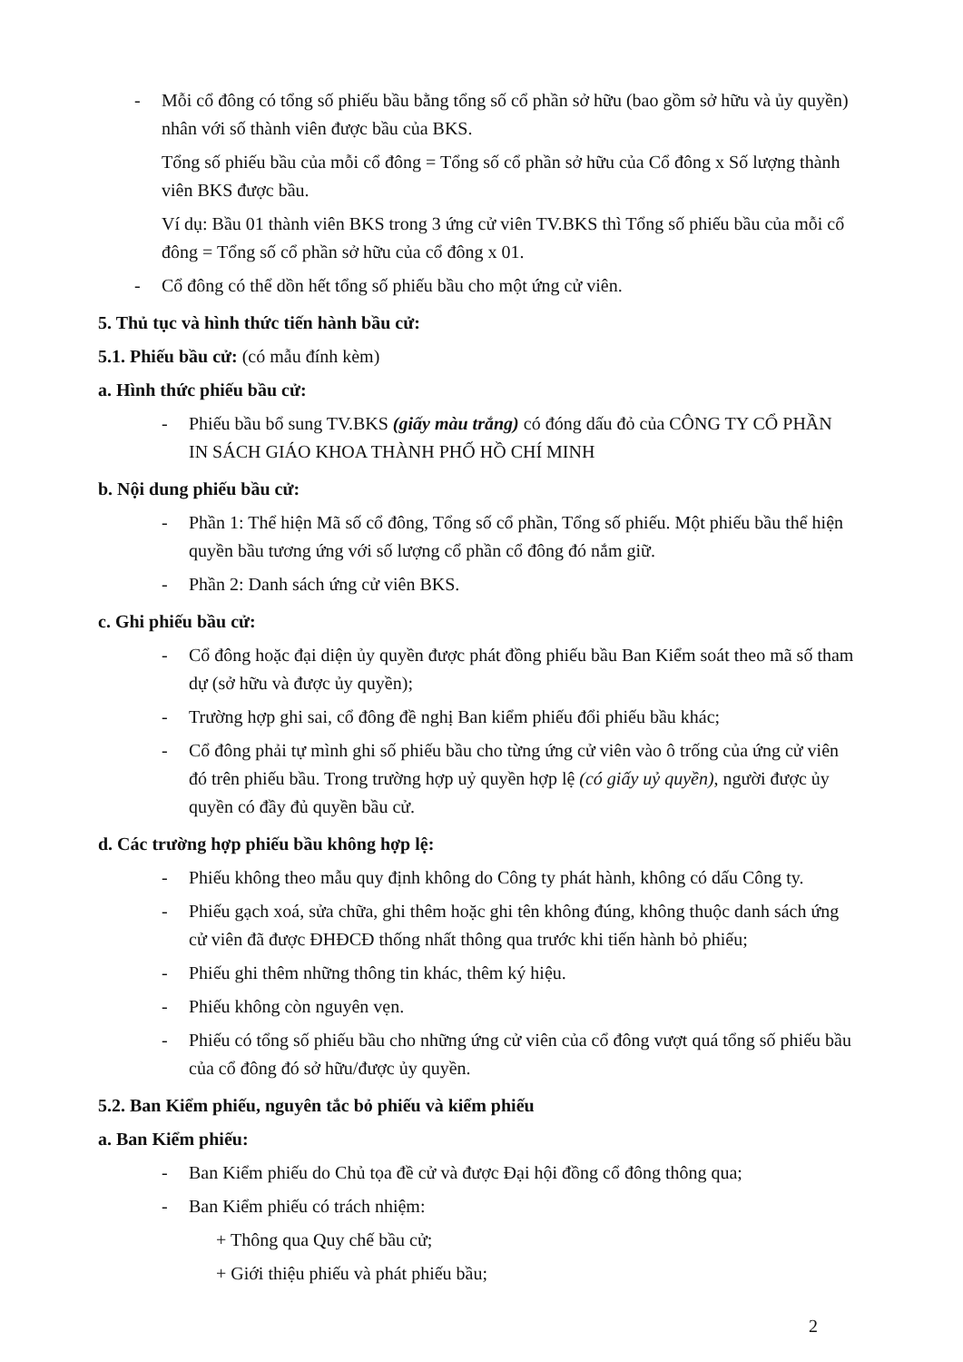- Mỗi cổ đông có tổng số phiếu bầu bằng tổng số cổ phần sở hữu (bao gồm sở hữu và ủy quyền) nhân với số thành viên được bầu của BKS.
Tổng số phiếu bầu của mỗi cổ đông = Tổng số cổ phần sở hữu của Cổ đông x Số lượng thành viên BKS được bầu.
Ví dụ: Bầu 01 thành viên BKS trong 3 ứng cử viên TV.BKS thì Tổng số phiếu bầu của mỗi cổ đông = Tổng số cổ phần sở hữu của cổ đông x 01.
- Cổ đông có thể dồn hết tổng số phiếu bầu cho một ứng cử viên.
5. Thủ tục và hình thức tiến hành bầu cử:
5.1. Phiếu bầu cử: (có mẫu đính kèm)
a. Hình thức phiếu bầu cử:
- Phiếu bầu bổ sung TV.BKS (giấy màu trắng) có đóng dấu đỏ của CÔNG TY CỔ PHẦN IN SÁCH GIÁO KHOA THÀNH PHỐ HỒ CHÍ MINH
b. Nội dung phiếu bầu cử:
- Phần 1: Thể hiện Mã số cổ đông, Tổng số cổ phần, Tổng số phiếu. Một phiếu bầu thể hiện quyền bầu tương ứng với số lượng cổ phần cổ đông đó nắm giữ.
- Phần 2: Danh sách ứng cử viên BKS.
c. Ghi phiếu bầu cử:
- Cổ đông hoặc đại diện ủy quyền được phát đồng phiếu bầu Ban Kiểm soát theo mã số tham dự (sở hữu và được ủy quyền);
- Trường hợp ghi sai, cổ đông đề nghị Ban kiểm phiếu đổi phiếu bầu khác;
- Cổ đông phải tự mình ghi số phiếu bầu cho từng ứng cử viên vào ô trống của ứng cử viên đó trên phiếu bầu. Trong trường hợp uỷ quyền hợp lệ (có giấy uỷ quyền), người được ủy quyền có đầy đủ quyền bầu cử.
d. Các trường hợp phiếu bầu không hợp lệ:
- Phiếu không theo mẫu quy định không do Công ty phát hành, không có dấu Công ty.
- Phiếu gạch xoá, sửa chữa, ghi thêm hoặc ghi tên không đúng, không thuộc danh sách ứng cử viên đã được ĐHĐCĐ thống nhất thông qua trước khi tiến hành bỏ phiếu;
- Phiếu ghi thêm những thông tin khác, thêm ký hiệu.
- Phiếu không còn nguyên vẹn.
- Phiếu có tổng số phiếu bầu cho những ứng cử viên của cổ đông vượt quá tổng số phiếu bầu của cổ đông đó sở hữu/được ủy quyền.
5.2. Ban Kiểm phiếu, nguyên tắc bỏ phiếu và kiểm phiếu
a. Ban Kiểm phiếu:
- Ban Kiểm phiếu do Chủ tọa đề cử và được Đại hội đồng cổ đông thông qua;
- Ban Kiểm phiếu có trách nhiệm:
+ Thông qua Quy chế bầu cử;
+ Giới thiệu phiếu và phát phiếu bầu;
2